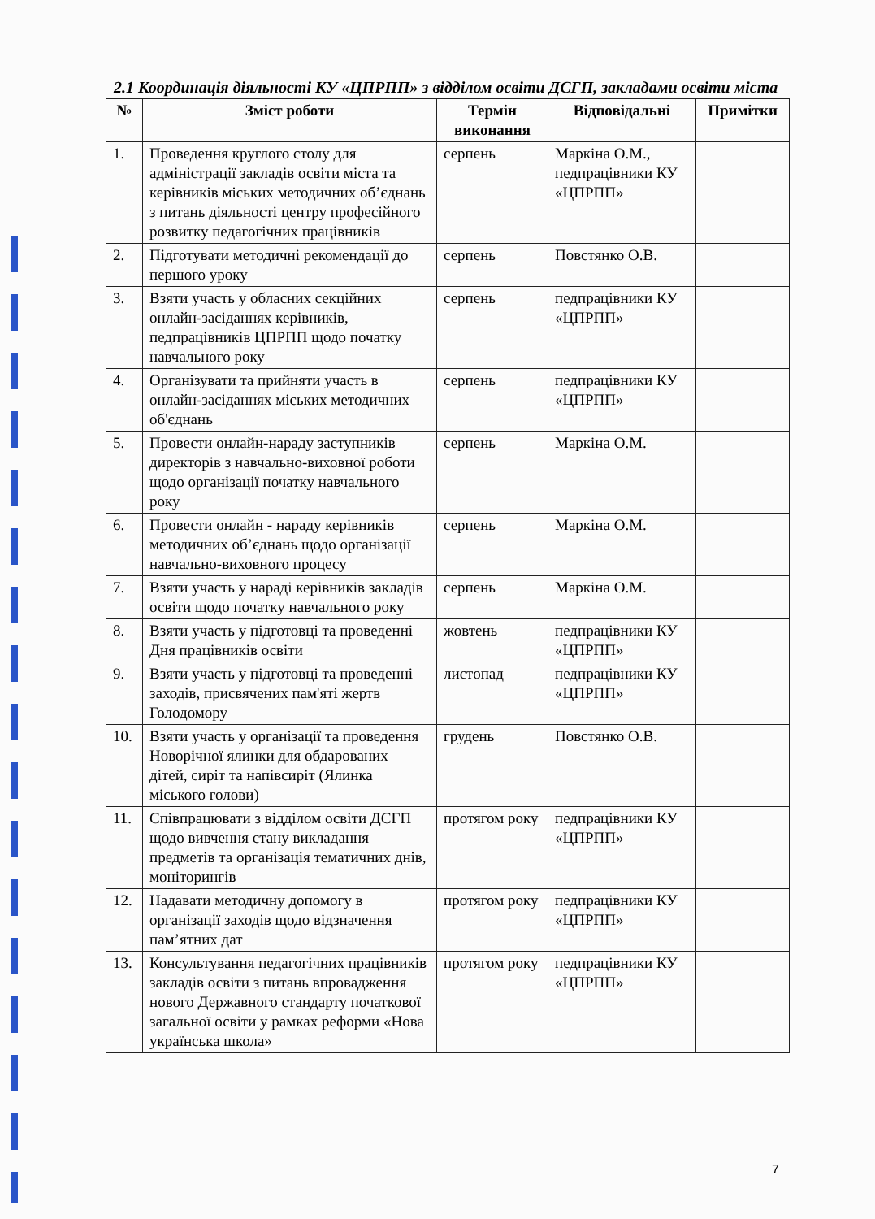2.1 Координація діяльності КУ «ЦПРПП» з відділом освіти ДСГП, закладами освіти міста
| № | Зміст роботи | Термін виконання | Відповідальні | Примітки |
| --- | --- | --- | --- | --- |
| 1. | Проведення круглого столу для адміністрації закладів освіти міста та керівників міських методичних об’єднань з питань діяльності центру професійного розвитку педагогічних працівників | серпень | Маркіна О.М., педпрацівники КУ «ЦПРПП» | |
| 2. | Підготувати методичні рекомендації до першого уроку | серпень | Повстянко О.В. | |
| 3. | Взяти участь у обласних секційних онлайн-засіданнях керівників, педпрацівників ЦПРПП щодо початку навчального року | серпень | педпрацівники КУ «ЦПРПП» | |
| 4. | Організувати та прийняти участь в онлайн-засіданнях міських методичних об'єднань | серпень | педпрацівники КУ «ЦПРПП» | |
| 5. | Провести онлайн-нараду заступників директорів з навчально-виховної роботи щодо організації початку навчального року | серпень | Маркіна О.М. | |
| 6. | Провести онлайн - нараду керівників методичних об’єднань щодо організації навчально-виховного процесу | серпень | Маркіна О.М. | |
| 7. | Взяти участь у нараді керівників закладів освіти щодо початку навчального року | серпень | Маркіна О.М. | |
| 8. | Взяти участь у підготовці та проведенні Дня працівників освіти | жовтень | педпрацівники КУ «ЦПРПП» | |
| 9. | Взяти участь у підготовці та проведенні заходів, присвячених пам'яті жертв Голодомору | листопад | педпрацівники КУ «ЦПРПП» | |
| 10. | Взяти участь у організації та проведення Новорічної ялинки для обдарованих дітей, сиріт та напівсиріт (Ялинка міського голови) | грудень | Повстянко О.В. | |
| 11. | Співпрацювати з відділом освіти ДСГП щодо вивчення стану викладання предметів та організація тематичних днів, моніторингів | протягом року | педпрацівники КУ «ЦПРПП» | |
| 12. | Надавати методичну допомогу в організації заходів щодо відзначення пам’ятних дат | протягом року | педпрацівники КУ «ЦПРПП» | |
| 13. | Консультування педагогічних працівників закладів освіти з питань впровадження нового Державного стандарту початкової загальної освіти у рамках реформи «Нова українська школа» | протягом року | педпрацівники КУ «ЦПРПП» | |
7